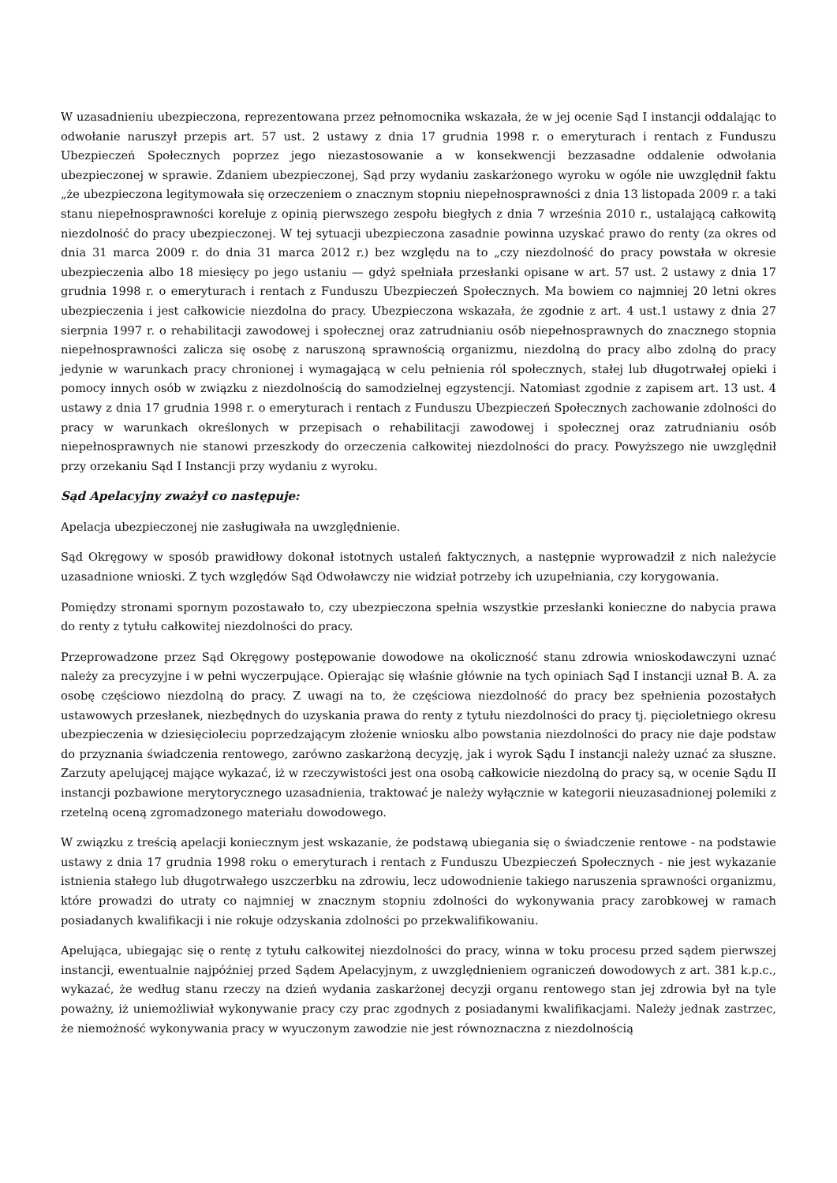W uzasadnieniu ubezpieczona, reprezentowana przez pełnomocnika wskazała, że w jej ocenie Sąd I instancji oddalając to odwołanie naruszył przepis art. 57 ust. 2 ustawy z dnia 17 grudnia 1998 r. o emeryturach i rentach z Funduszu Ubezpieczeń Społecznych poprzez jego niezastosowanie a w konsekwencji bezzasadne oddalenie odwołania ubezpieczonej w sprawie. Zdaniem ubezpieczonej, Sąd przy wydaniu zaskarżonego wyroku w ogóle nie uwzględnił faktu „że ubezpieczona legitymowała się orzeczeniem o znacznym stopniu niepełnosprawności z dnia 13 listopada 2009 r. a taki stanu niepełnosprawności koreluje z opinią pierwszego zespołu biegłych z dnia 7 września 2010 r., ustalającą całkowitą niezdolność do pracy ubezpieczonej. W tej sytuacji ubezpieczona zasadnie powinna uzyskać prawo do renty (za okres od dnia 31 marca 2009 r. do dnia 31 marca 2012 r.) bez względu na to „czy niezdolność do pracy powstała w okresie ubezpieczenia albo 18 miesięcy po jego ustaniu — gdyż spełniała przesłanki opisane w art. 57 ust. 2 ustawy z dnia 17 grudnia 1998 r. o emeryturach i rentach z Funduszu Ubezpieczeń Społecznych. Ma bowiem co najmniej 20 letni okres ubezpieczenia i jest całkowicie niezdolna do pracy. Ubezpieczona wskazała, że zgodnie z art. 4 ust.1 ustawy z dnia 27 sierpnia 1997 r. o rehabilitacji zawodowej i społecznej oraz zatrudnianiu osób niepełnosprawnych do znacznego stopnia niepełnosprawności zalicza się osobę z naruszoną sprawnością organizmu, niezdolną do pracy albo zdolną do pracy jedynie w warunkach pracy chronionej i wymagającą w celu pełnienia ról społecznych, stałej lub długotrwałej opieki i pomocy innych osób w związku z niezdolnością do samodzielnej egzystencji. Natomiast zgodnie z zapisem art. 13 ust. 4 ustawy z dnia 17 grudnia 1998 r. o emeryturach i rentach z Funduszu Ubezpieczeń Społecznych zachowanie zdolności do pracy w warunkach określonych w przepisach o rehabilitacji zawodowej i społecznej oraz zatrudnianiu osób niepełnosprawnych nie stanowi przeszkody do orzeczenia całkowitej niezdolności do pracy. Powyższego nie uwzględnił przy orzekaniu Sąd I Instancji przy wydaniu z wyroku.
Sąd Apelacyjny zważył co następuje:
Apelacja ubezpieczonej nie zasługiwała na uwzględnienie.
Sąd Okręgowy w sposób prawidłowy dokonał istotnych ustaleń faktycznych, a następnie wyprowadził z nich należycie uzasadnione wnioski. Z tych względów Sąd Odwoławczy nie widział potrzeby ich uzupełniania, czy korygowania.
Pomiędzy stronami spornym pozostawało to, czy ubezpieczona spełnia wszystkie przesłanki konieczne do nabycia prawa do renty z tytułu całkowitej niezdolności do pracy.
Przeprowadzone przez Sąd Okręgowy postępowanie dowodowe na okoliczność stanu zdrowia wnioskodawczyni uznać należy za precyzyjne i w pełni wyczerpujące. Opierając się właśnie głównie na tych opiniach Sąd I instancji uznał B. A. za osobę częściowo niezdolną do pracy. Z uwagi na to, że częściowa niezdolność do pracy bez spełnienia pozostałych ustawowych przesłanek, niezbędnych do uzyskania prawa do renty z tytułu niezdolności do pracy tj. pięcioletniego okresu ubezpieczenia w dziesięcioleciu poprzedzającym złożenie wniosku albo powstania niezdolności do pracy nie daje podstaw do przyznania świadczenia rentowego, zarówno zaskarżoną decyzję, jak i wyrok Sądu I instancji należy uznać za słuszne. Zarzuty apelującej mające wykazać, iż w rzeczywistości jest ona osobą całkowicie niezdolną do pracy są, w ocenie Sądu II instancji pozbawione merytorycznego uzasadnienia, traktować je należy wyłącznie w kategorii nieuzasadnionej polemiki z rzetelną oceną zgromadzonego materiału dowodowego.
W związku z treścią apelacji koniecznym jest wskazanie, że podstawą ubiegania się o świadczenie rentowe - na podstawie ustawy z dnia 17 grudnia 1998 roku o emeryturach i rentach z Funduszu Ubezpieczeń Społecznych - nie jest wykazanie istnienia stałego lub długotrwałego uszczerbku na zdrowiu, lecz udowodnienie takiego naruszenia sprawności organizmu, które prowadzi do utraty co najmniej w znacznym stopniu zdolności do wykonywania pracy zarobkowej w ramach posiadanych kwalifikacji i nie rokuje odzyskania zdolności po przekwalifikowaniu.
Apelująca, ubiegając się o rentę z tytułu całkowitej niezdolności do pracy, winna w toku procesu przed sądem pierwszej instancji, ewentualnie najpóźniej przed Sądem Apelacyjnym, z uwzględnieniem ograniczeń dowodowych z art. 381 k.p.c., wykazać, że według stanu rzeczy na dzień wydania zaskarżonej decyzji organu rentowego stan jej zdrowia był na tyle poważny, iż uniemożliwiał wykonywanie pracy czy prac zgodnych z posiadanymi kwalifikacjami. Należy jednak zastrzec, że niemożność wykonywania pracy w wyuczonym zawodzie nie jest równoznaczna z niezdolnością